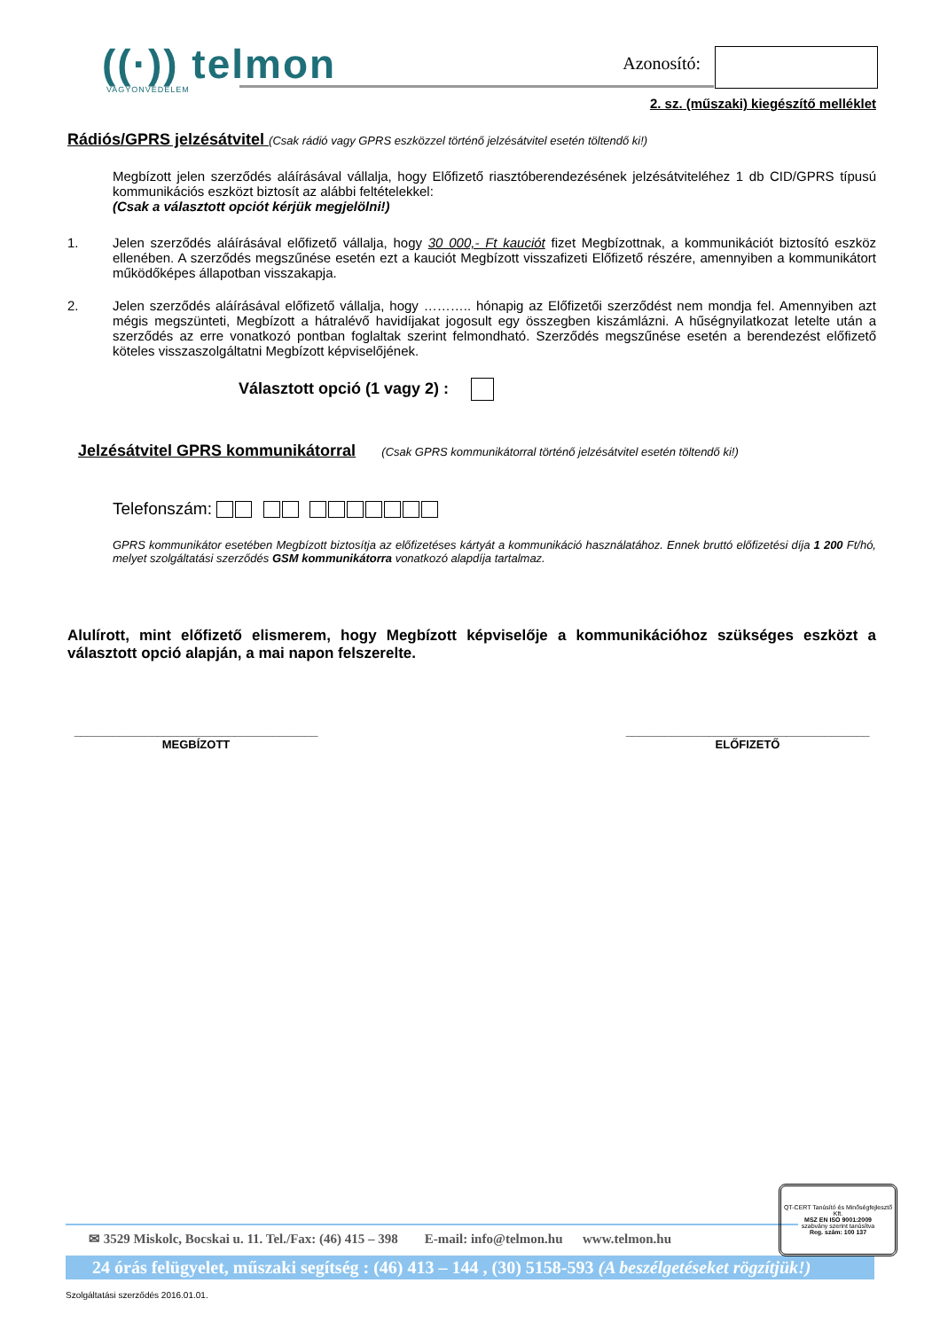((·)) telmon
VAGYONVÉDELEM
Azonosító:
2. sz. (műszaki) kiegészítő melléklet
Rádiós/GPRS jelzésátvitel
(Csak rádió vagy GPRS eszközzel történő jelzésátvitel esetén töltendő ki!)
Megbízott jelen szerződés aláírásával vállalja, hogy Előfizető riasztóberendezésének jelzésátviteléhez 1 db CID/GPRS típusú kommunikációs eszközt biztosít az alábbi feltételekkel:
(Csak a választott opciót kérjük megjelölni!)
1. Jelen szerződés aláírásával előfizető vállalja, hogy 30 000,- Ft kauciót fizet Megbízottnak, a kommunikációt biztosító eszköz ellenében. A szerződés megszűnése esetén ezt a kauciót Megbízott visszafizeti Előfizető részére, amennyiben a kommunikátort működőképes állapotban visszakapja.
2. Jelen szerződés aláírásával előfizető vállalja, hogy ……….. hónapig az Előfizetői szerződést nem mondja fel. Amennyiben azt mégis megszünteti, Megbízott a hátralévő havidíjakat jogosult egy összegben kiszámlázni. A hűségnyilatkozat letelte után a szerződés az erre vonatkozó pontban foglaltak szerint felmondható. Szerződés megszűnése esetén a berendezést előfizető köteles visszaszolgáltatni Megbízott képviselőjének.
Választott opció (1 vagy 2) :
Jelzésátvitel GPRS kommunikátorral
(Csak GPRS kommunikátorral történő jelzésátvitel esetén töltendő ki!)
Telefonszám:
GPRS kommunikátor esetében Megbízott biztosítja az előfizetéses kártyát a kommunikáció használatához. Ennek bruttó előfizetési díja 1 200 Ft/hó, melyet szolgáltatási szerződés GSM kommunikátorra vonatkozó alapdíja tartalmaz.
Alulírott, mint előfizető elismerem, hogy Megbízott képviselője a kommunikációhoz szükséges eszközt a választott opció alapján, a mai napon felszerelte.
______________________________________
MEGBÍZOTT
______________________________________
ELŐFIZETŐ
QT-CERT Tanúsító és Minőségfejlesztő Kft.
MSZ EN ISO 9001:2009
szabvány szerint tanúsítva
Reg. szám: 100 137
✉ 3529 Miskolc, Bocskai u. 11. Tel./Fax: (46) 415 – 398 E-mail: info@telmon.hu www.telmon.hu
24 órás felügyelet, műszaki segítség : (46) 413 – 144 , (30) 5158-593 (A beszélgetéseket rögzítjük!)
Szolgáltatási szerződés 2016.01.01.